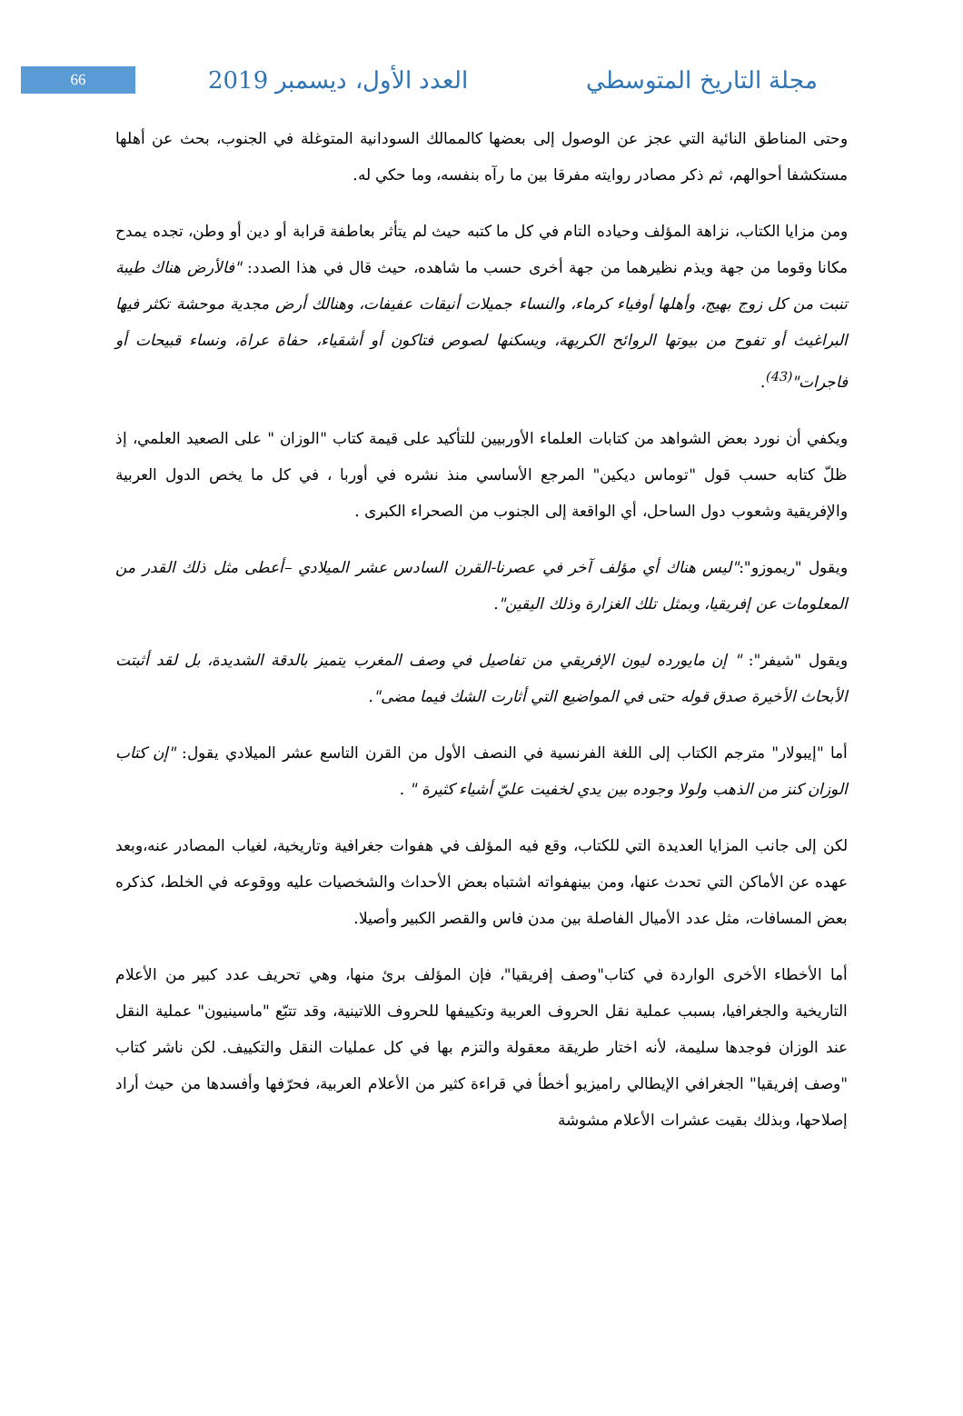66
العدد الأول، ديسمبر 2019 مجلة التاريخ المتوسطي
وحتى المناطق النائية التي عجز عن الوصول إلى بعضها كالممالك السودانية المتوغلة في الجنوب، بحث عن أهلها مستكشفا أحوالهم، ثم ذكر مصادر روايته مفرقا بين ما رآه بنفسه، وما حكي له.
ومن مزايا الكتاب، نزاهة المؤلف وحياده التام في كل ما كتبه حيث لم يتأثر بعاطفة قرابة أو دين أو وطن، تجده يمدح مكانا وقوما من جهة ويذم نظيرهما من جهة أخرى حسب ما شاهده، حيث قال في هذا الصدد: "فالأرض هناك طيبة تنبت من كل زوج بهيج، وأهلها أوفياء كرماء، والنساء جميلات أنيقات عفيفات، وهنالك أرض مجدية موحشة تكثر فيها البراغيث أو تفوح من بيوتها الروائح الكريهة، ويسكنها لصوص فتاكون أو أشقياء، حفاة عراة، ونساء قبيحات أو فاجرات"<sup>(43)</sup>.
ويكفي أن نورد بعض الشواهد من كتابات العلماء الأوربيين للتأكيد على قيمة كتاب "الوزان " على الصعيد العلمي، إذ ظلّ كتابه حسب قول "توماس ديكين" المرجع الأساسي منذ نشره في أوربا ، في كل ما يخص الدول العربية والإفريقية وشعوب دول الساحل، أي الواقعة إلى الجنوب من الصحراء الكبرى .
ويقول "ريموزو":"ليس هناك أي مؤلف آخر في عصرنا-القرن السادس عشر الميلادي –أعطى مثل ذلك القدر من المعلومات عن إفريقيا، وبمثل تلك الغزارة وذلك اليقين".
ويقول "شيفر": " إن مايورده ليون الإفريقي من تفاصيل في وصف المغرب يتميز بالدقة الشديدة، بل لقد أثبتت الأبحاث الأخيرة صدق قوله حتى في المواضيع التي أثارت الشك فيما مضى".
أما "إيبولار" مترجم الكتاب إلى اللغة الفرنسية في النصف الأول من القرن التاسع عشر الميلادي يقول: "إن كتاب الوزان كنز من الذهب ولولا وجوده بين يدي لخفيت عليّ أشياء كثيرة " .
لكن إلى جانب المزايا العديدة التي للكتاب، وقع فيه المؤلف في هفوات جغرافية وتاريخية، لغياب المصادر عنه،وبعد عهده عن الأماكن التي تحدث عنها، ومن بينهفواته اشتباه بعض الأحداث والشخصيات عليه ووقوعه في الخلط، كذكره بعض المسافات، مثل عدد الأميال الفاصلة بين مدن فاس والقصر الكبير وأصيلا.
أما الأخطاء الأخرى الواردة في كتاب"وصف إفريقيا"، فإن المؤلف برئ منها، وهي تحريف عدد كبير من الأعلام التاريخية والجغرافيا، بسبب عملية نقل الحروف العربية وتكييفها للحروف اللاتينية، وقد تتبّع "ماسينيون" عملية النقل عند الوزان فوجدها سليمة، لأنه اختار طريقة معقولة والتزم بها في كل عمليات النقل والتكييف. لكن ناشر كتاب "وصف إفريقيا" الجغرافي الإيطالي راميزيو أخطأ في قراءة كثير من الأعلام العربية، فحرّفها وأفسدها من حيث أراد إصلاحها، وبذلك بقيت عشرات الأعلام مشوشة